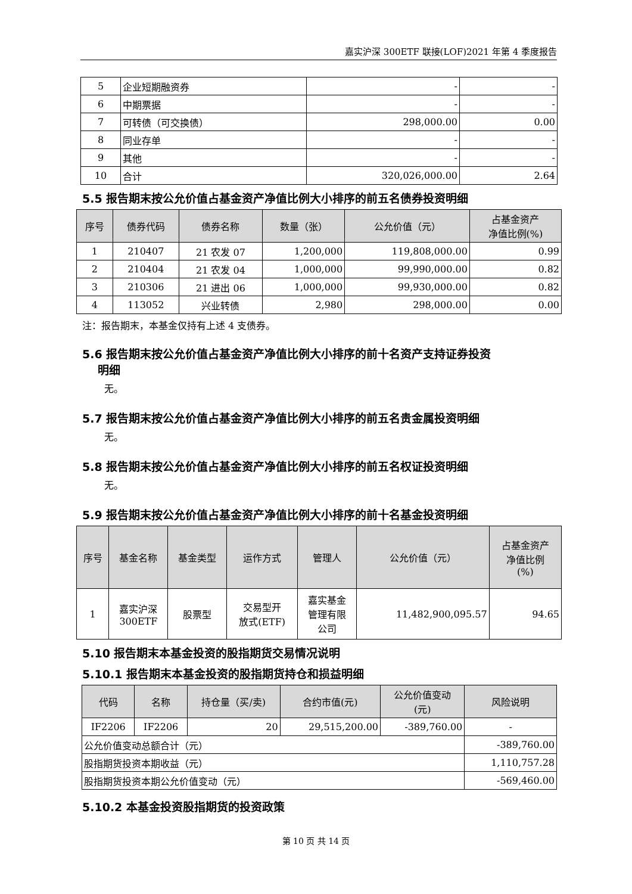嘉实沪深 300ETF 联接(LOF)2021 年第 4 季度报告
| 5 | 企业短期融资券 | - | - |
| 6 | 中期票据 | - | - |
| 7 | 可转债（可交换债） | 298,000.00 | 0.00 |
| 8 | 同业存单 | - | - |
| 9 | 其他 | - | - |
| 10 | 合计 | 320,026,000.00 | 2.64 |
5.5 报告期末按公允价值占基金资产净值比例大小排序的前五名债券投资明细
| 序号 | 债券代码 | 债券名称 | 数量（张） | 公允价值（元） | 占基金资产 净值比例(%) |
| --- | --- | --- | --- | --- | --- |
| 1 | 210407 | 21 农发 07 | 1,200,000 | 119,808,000.00 | 0.99 |
| 2 | 210404 | 21 农发 04 | 1,000,000 | 99,990,000.00 | 0.82 |
| 3 | 210306 | 21 进出 06 | 1,000,000 | 99,930,000.00 | 0.82 |
| 4 | 113052 | 兴业转债 | 2,980 | 298,000.00 | 0.00 |
注：报告期末，本基金仅持有上述 4 支债券。
5.6 报告期末按公允价值占基金资产净值比例大小排序的前十名资产支持证券投资
明细
无。
5.7 报告期末按公允价值占基金资产净值比例大小排序的前五名贵金属投资明细
无。
5.8 报告期末按公允价值占基金资产净值比例大小排序的前五名权证投资明细
无。
5.9 报告期末按公允价值占基金资产净值比例大小排序的前十名基金投资明细
| 序号 | 基金名称 | 基金类型 | 运作方式 | 管理人 | 公允价值（元） | 占基金资产 净值比例 (%) |
| --- | --- | --- | --- | --- | --- | --- |
| 1 | 嘉实沪深 300ETF | 股票型 | 交易型开 放式(ETF) | 嘉实基金 管理有限 公司 | 11,482,900,095.57 | 94.65 |
5.10 报告期末本基金投资的股指期货交易情况说明
5.10.1 报告期末本基金投资的股指期货持仓和损益明细
| 代码 | 名称 | 持仓量（买/卖) | 合约市值(元) | 公允价值变动 (元) | 风险说明 |
| --- | --- | --- | --- | --- | --- |
| IF2206 | IF2206 | 20 | 29,515,200.00 | -389,760.00 | - |
| 公允价值变动总额合计（元） | | | | | -389,760.00 |
| 股指期货投资本期收益（元） | | | | | 1,110,757.28 |
| 股指期货投资本期公允价值变动（元） | | | | | -569,460.00 |
5.10.2 本基金投资股指期货的投资政策
第 10 页 共 14 页